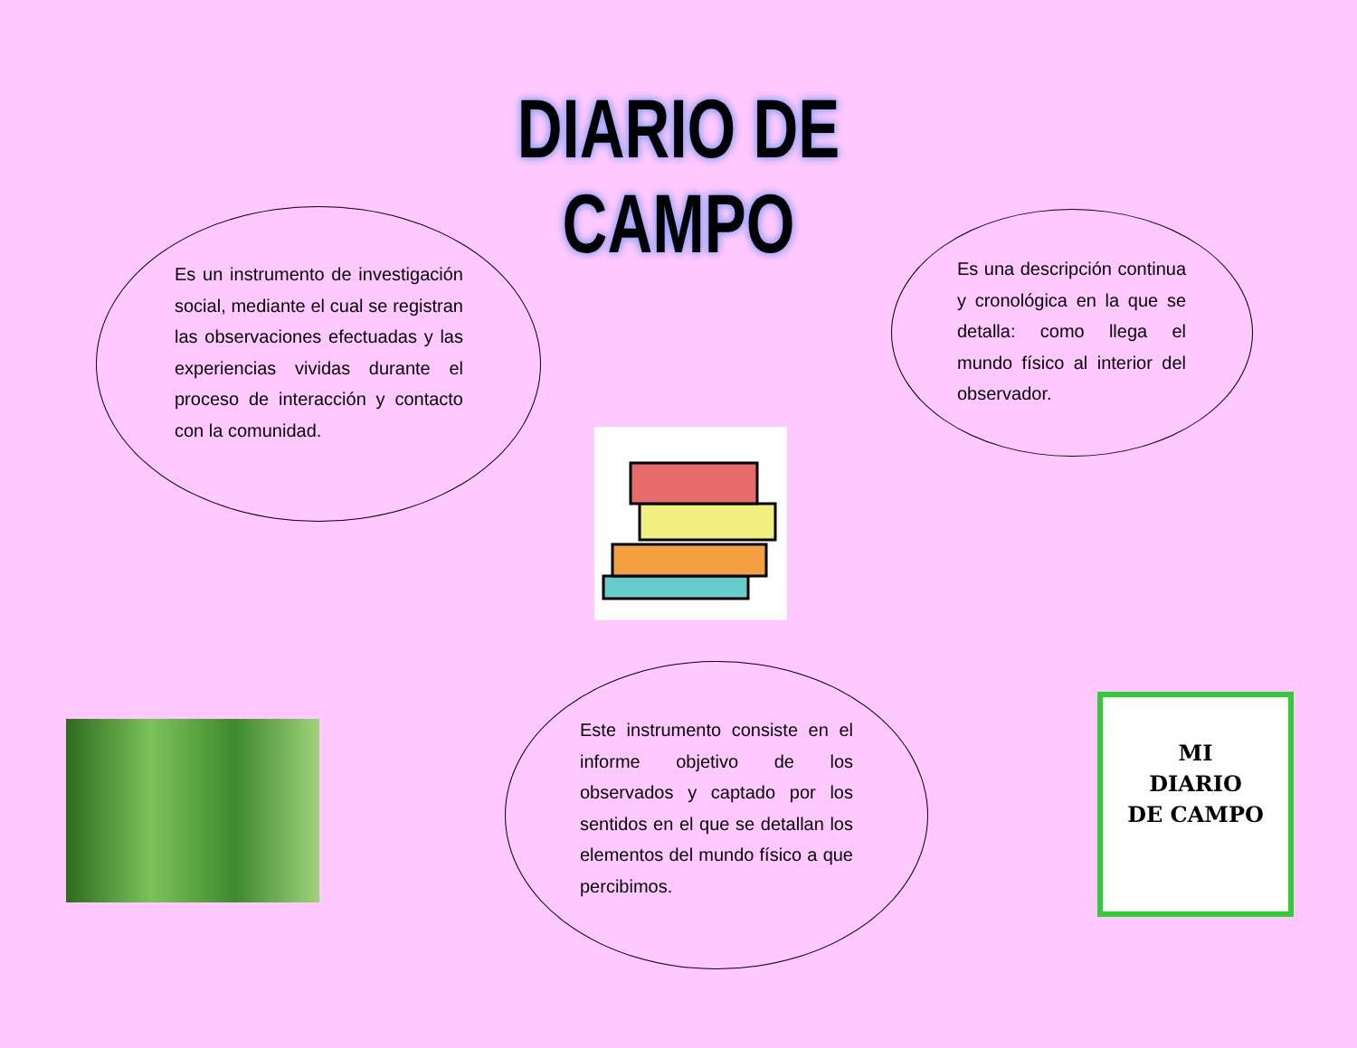DIARIO DE CAMPO
Es un instrumento de investigación social, mediante el cual se registran las observaciones efectuadas y las experiencias vividas durante el proceso de interacción y contacto con la comunidad.
Es una descripción continua y cronológica en la que se detalla: como llega el mundo físico al interior del observador.
Este instrumento consiste en el informe objetivo de los observados y captado por los sentidos en el que se detallan los elementos del mundo físico a que percibimos.
MI
DIARIO
DE CAMPO